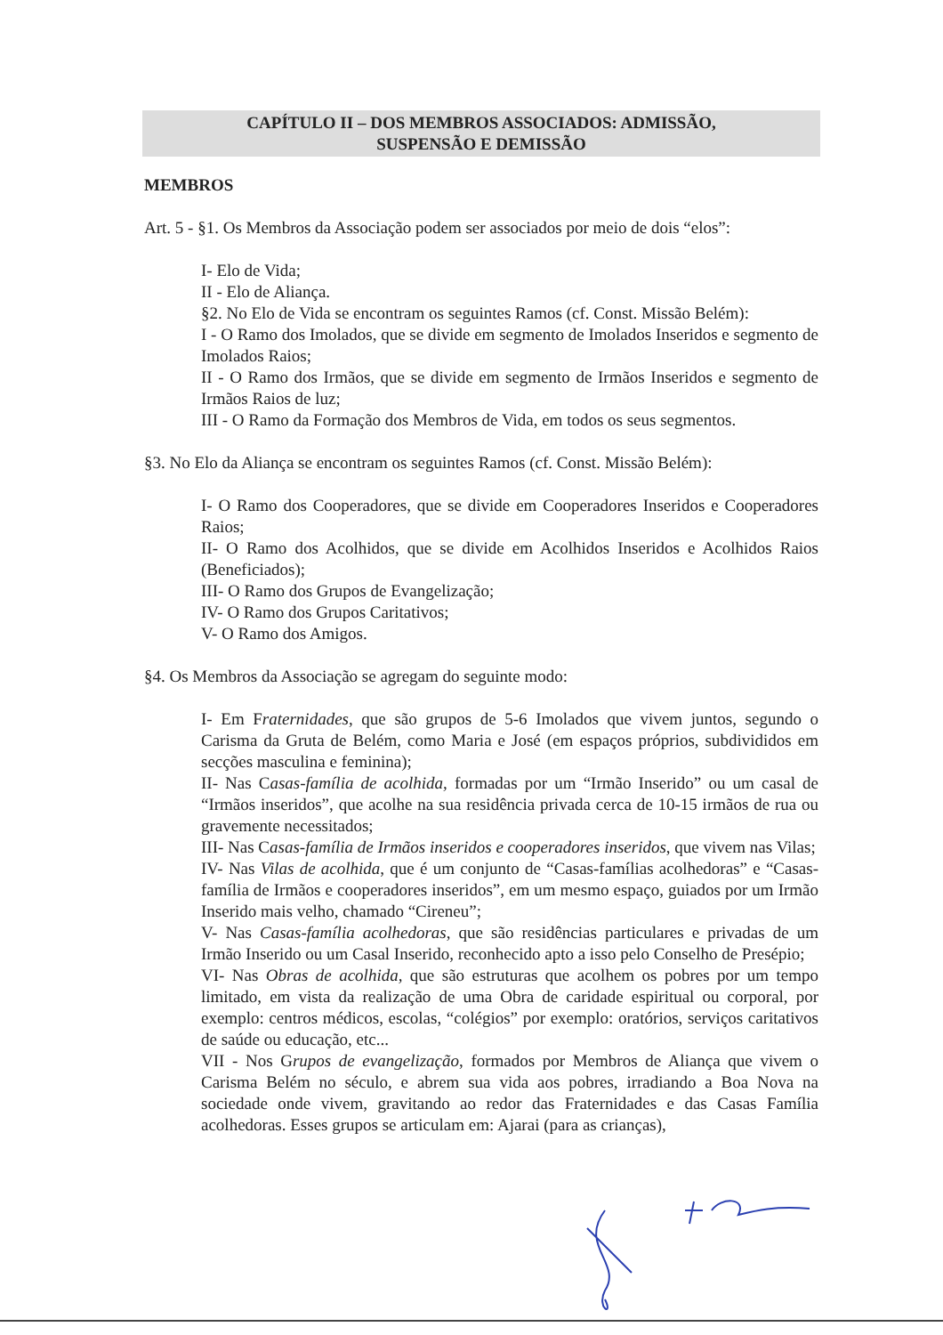CAPÍTULO II – DOS MEMBROS ASSOCIADOS: ADMISSÃO,
SUSPENSÃO E DEMISSÃO
MEMBROS
Art. 5 - §1. Os Membros da Associação podem ser associados por meio de dois “elos”:
I- Elo de Vida;
II - Elo de Aliança.
§2. No Elo de Vida se encontram os seguintes Ramos (cf. Const. Missão Belém):
I - O Ramo dos Imolados, que se divide em segmento de Imolados Inseridos e segmento de Imolados Raios;
II - O Ramo dos Irmãos, que se divide em segmento de Irmãos Inseridos e segmento de Irmãos Raios de luz;
III - O Ramo da Formação dos Membros de Vida, em todos os seus segmentos.
§3. No Elo da Aliança se encontram os seguintes Ramos (cf. Const. Missão Belém):
I- O Ramo dos Cooperadores, que se divide em Cooperadores Inseridos e Cooperadores Raios;
II- O Ramo dos Acolhidos, que se divide em Acolhidos Inseridos e Acolhidos Raios (Beneficiados);
III- O Ramo dos Grupos de Evangelização;
IV- O Ramo dos Grupos Caritativos;
V- O Ramo dos Amigos.
§4. Os Membros da Associação se agregam do seguinte modo:
I- Em Fraternidades, que são grupos de 5-6 Imolados que vivem juntos, segundo o Carisma da Gruta de Belém, como Maria e José (em espaços próprios, subdivididos em secções masculina e feminina);
II- Nas Casas-família de acolhida, formadas por um “Irmão Inserido” ou um casal de “Irmãos inseridos”, que acolhe na sua residência privada cerca de 10-15 irmãos de rua ou gravemente necessitados;
III- Nas Casas-família de Irmãos inseridos e cooperadores inseridos, que vivem nas Vilas;
IV- Nas Vilas de acolhida, que é um conjunto de “Casas-famílias acolhedoras” e “Casas-família de Irmãos e cooperadores inseridos”, em um mesmo espaço, guiados por um Irmão Inserido mais velho, chamado “Cireneu”;
V- Nas Casas-família acolhedoras, que são residências particulares e privadas de um Irmão Inserido ou um Casal Inserido, reconhecido apto a isso pelo Conselho de Presépio;
VI- Nas Obras de acolhida, que são estruturas que acolhem os pobres por um tempo limitado, em vista da realização de uma Obra de caridade espiritual ou corporal, por exemplo: centros médicos, escolas, “colégios” por exemplo: oratórios, serviços caritativos de saúde ou educação, etc...
VII - Nos Grupos de evangelização, formados por Membros de Aliança que vivem o Carisma Belém no século, e abrem sua vida aos pobres, irradiando a Boa Nova na sociedade onde vivem, gravitando ao redor das Fraternidades e das Casas Família acolhedoras. Esses grupos se articulam em: Ajarai (para as crianças),